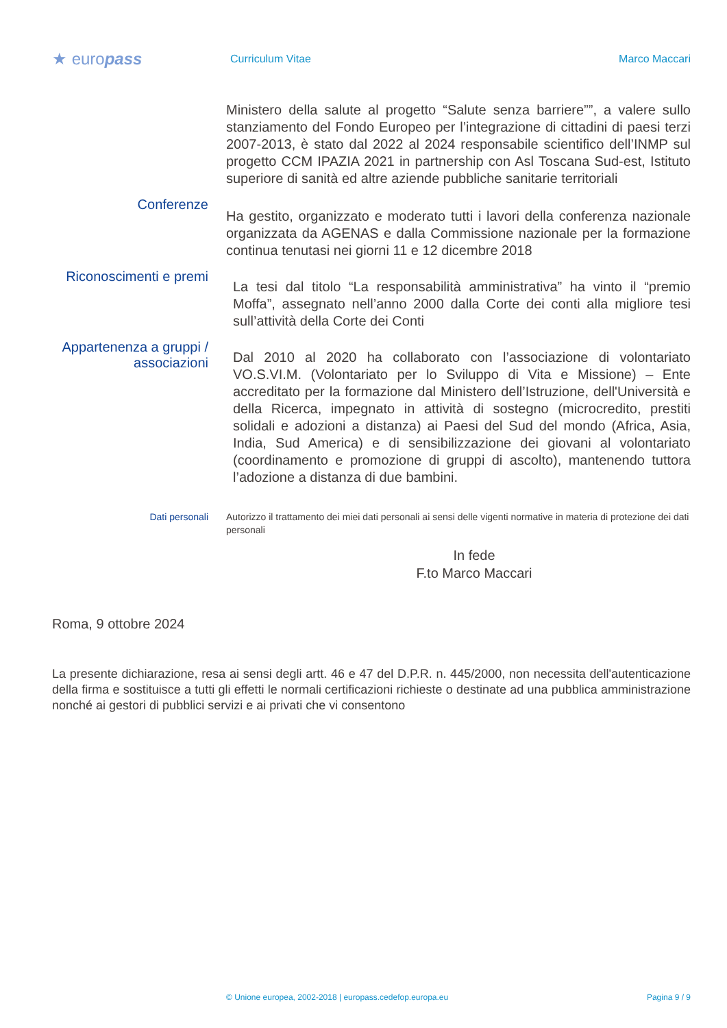★ europass
Curriculum Vitae Marco Maccari
Ministero della salute al progetto “Salute senza barriere””, a valere sullo stanziamento del Fondo Europeo per l’integrazione di cittadini di paesi terzi 2007-2013, è stato dal 2022 al 2024 responsabile scientifico dell’INMP sul progetto CCM IPAZIA 2021 in partnership con Asl Toscana Sud-est, Istituto superiore di sanità ed altre aziende pubbliche sanitarie territoriali
Conferenze
Ha gestito, organizzato e moderato tutti i lavori della conferenza nazionale organizzata da AGENAS e dalla Commissione nazionale per la formazione continua tenutasi nei giorni 11 e 12 dicembre 2018
Riconoscimenti e premi
La tesi dal titolo “La responsabilità amministrativa” ha vinto il “premio Moffa”, assegnato nell’anno 2000 dalla Corte dei conti alla migliore tesi sull’attività della Corte dei Conti
Appartenenza a gruppi / associazioni
Dal 2010 al 2020 ha collaborato con l’associazione di volontariato VO.S.VI.M. (Volontariato per lo Sviluppo di Vita e Missione) – Ente accreditato per la formazione dal Ministero dell’Istruzione, dell'Università e della Ricerca, impegnato in attività di sostegno (microcredito, prestiti solidali e adozioni a distanza) ai Paesi del Sud del mondo (Africa, Asia, India, Sud America) e di sensibilizzazione dei giovani al volontariato (coordinamento e promozione di gruppi di ascolto), mantenendo tuttora l’adozione a distanza di due bambini.
Dati personali Autorizzo il trattamento dei miei dati personali ai sensi delle vigenti normative in materia di protezione dei dati personali
In fede
F.to Marco Maccari
Roma, 9 ottobre 2024
La presente dichiarazione, resa ai sensi degli artt. 46 e 47 del D.P.R. n. 445/2000, non necessita dell'autenticazione della firma e sostituisce a tutti gli effetti le normali certificazioni richieste o destinate ad una pubblica amministrazione nonché ai gestori di pubblici servizi e ai privati che vi consentono
© Unione europea, 2002-2018 | europass.cedefop.europa.eu Pagina 9 / 9